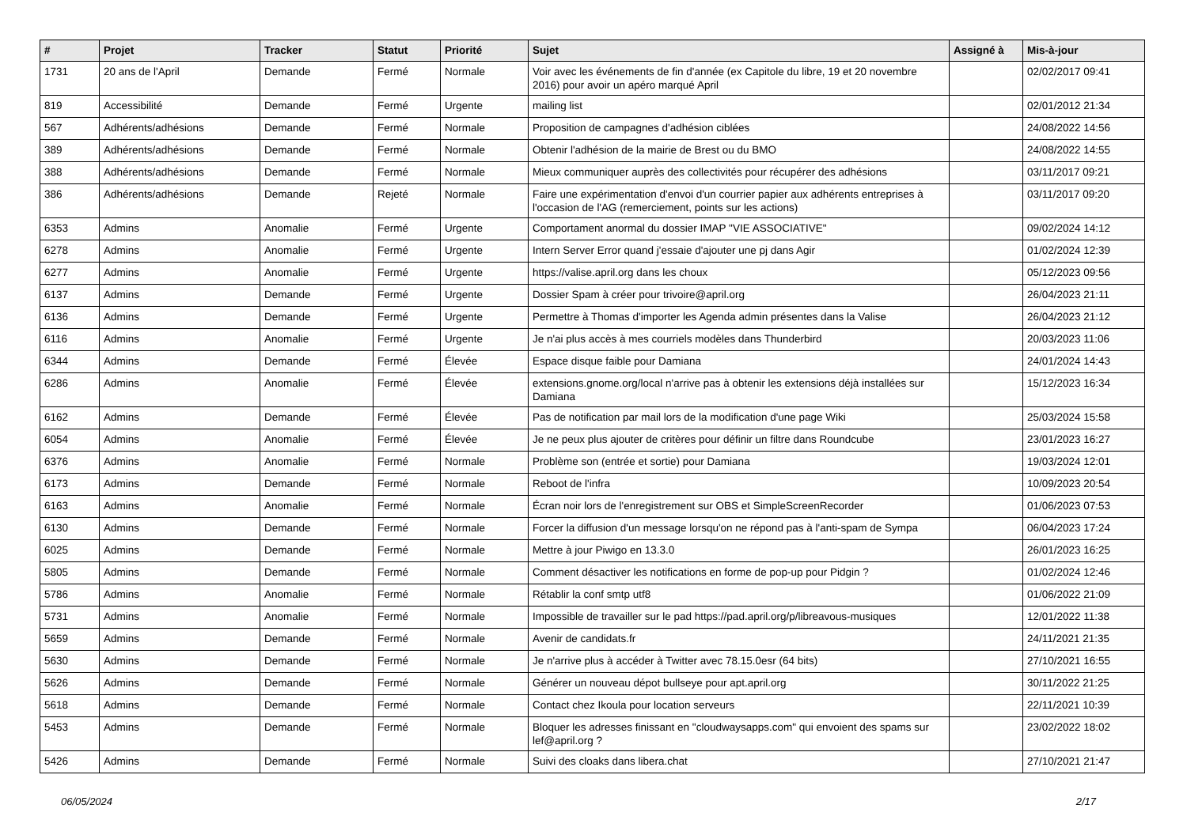| # | Projet | Tracker | Statut | Priorité | Sujet | Assigné à | Mis-à-jour |
| --- | --- | --- | --- | --- | --- | --- | --- |
| 1731 | 20 ans de l'April | Demande | Fermé | Normale | Voir avec les événements de fin d'année (ex Capitole du libre, 19 et 20 novembre 2016) pour avoir un apéro marqué April | | 02/02/2017 09:41 |
| 819 | Accessibilité | Demande | Fermé | Urgente | mailing list | | 02/01/2012 21:34 |
| 567 | Adhérents/adhésions | Demande | Fermé | Normale | Proposition de campagnes d'adhésion ciblées | | 24/08/2022 14:56 |
| 389 | Adhérents/adhésions | Demande | Fermé | Normale | Obtenir l'adhésion de la mairie de Brest ou du BMO | | 24/08/2022 14:55 |
| 388 | Adhérents/adhésions | Demande | Fermé | Normale | Mieux communiquer auprès des collectivités pour récupérer des adhésions | | 03/11/2017 09:21 |
| 386 | Adhérents/adhésions | Demande | Rejeté | Normale | Faire une expérimentation d'envoi d'un courrier papier aux adhérents entreprises à l'occasion de l'AG (remerciement, points sur les actions) | | 03/11/2017 09:20 |
| 6353 | Admins | Anomalie | Fermé | Urgente | Comportament anormal du dossier IMAP "VIE ASSOCIATIVE" | | 09/02/2024 14:12 |
| 6278 | Admins | Anomalie | Fermé | Urgente | Intern Server Error quand j'essaie d'ajouter une pj dans Agir | | 01/02/2024 12:39 |
| 6277 | Admins | Anomalie | Fermé | Urgente | https://valise.april.org dans les choux | | 05/12/2023 09:56 |
| 6137 | Admins | Demande | Fermé | Urgente | Dossier Spam à créer pour trivoire@april.org | | 26/04/2023 21:11 |
| 6136 | Admins | Demande | Fermé | Urgente | Permettre à Thomas d'importer les Agenda admin présentes dans la Valise | | 26/04/2023 21:12 |
| 6116 | Admins | Anomalie | Fermé | Urgente | Je n'ai plus accès à mes courriels modèles dans Thunderbird | | 20/03/2023 11:06 |
| 6344 | Admins | Demande | Fermé | Élevée | Espace disque faible pour Damiana | | 24/01/2024 14:43 |
| 6286 | Admins | Anomalie | Fermé | Élevée | extensions.gnome.org/local n'arrive pas à obtenir les extensions déjà installées sur Damiana | | 15/12/2023 16:34 |
| 6162 | Admins | Demande | Fermé | Élevée | Pas de notification par mail lors de la modification d'une page Wiki | | 25/03/2024 15:58 |
| 6054 | Admins | Anomalie | Fermé | Élevée | Je ne peux plus ajouter de critères pour définir un filtre dans Roundcube | | 23/01/2023 16:27 |
| 6376 | Admins | Anomalie | Fermé | Normale | Problème son (entrée et sortie) pour Damiana | | 19/03/2024 12:01 |
| 6173 | Admins | Demande | Fermé | Normale | Reboot de l'infra | | 10/09/2023 20:54 |
| 6163 | Admins | Anomalie | Fermé | Normale | Écran noir lors de l'enregistrement sur OBS et SimpleScreenRecorder | | 01/06/2023 07:53 |
| 6130 | Admins | Demande | Fermé | Normale | Forcer la diffusion d'un message lorsqu'on ne répond pas à l'anti-spam de Sympa | | 06/04/2023 17:24 |
| 6025 | Admins | Demande | Fermé | Normale | Mettre à jour Piwigo en 13.3.0 | | 26/01/2023 16:25 |
| 5805 | Admins | Demande | Fermé | Normale | Comment désactiver les notifications en forme de pop-up pour Pidgin ? | | 01/02/2024 12:46 |
| 5786 | Admins | Anomalie | Fermé | Normale | Rétablir la conf smtp utf8 | | 01/06/2022 21:09 |
| 5731 | Admins | Anomalie | Fermé | Normale | Impossible de travailler sur le pad https://pad.april.org/p/libreavous-musiques | | 12/01/2022 11:38 |
| 5659 | Admins | Demande | Fermé | Normale | Avenir de candidats.fr | | 24/11/2021 21:35 |
| 5630 | Admins | Demande | Fermé | Normale | Je n'arrive plus à accéder à Twitter avec 78.15.0esr (64 bits) | | 27/10/2021 16:55 |
| 5626 | Admins | Demande | Fermé | Normale | Générer un nouveau dépot bullseye pour apt.april.org | | 30/11/2022 21:25 |
| 5618 | Admins | Demande | Fermé | Normale | Contact chez Ikoula pour location serveurs | | 22/11/2021 10:39 |
| 5453 | Admins | Demande | Fermé | Normale | Bloquer les adresses finissant en "cloudwaysapps.com" qui envoient des spams sur lef@april.org ? | | 23/02/2022 18:02 |
| 5426 | Admins | Demande | Fermé | Normale | Suivi des cloaks dans libera.chat | | 27/10/2021 21:47 |
06/05/2024 2/17